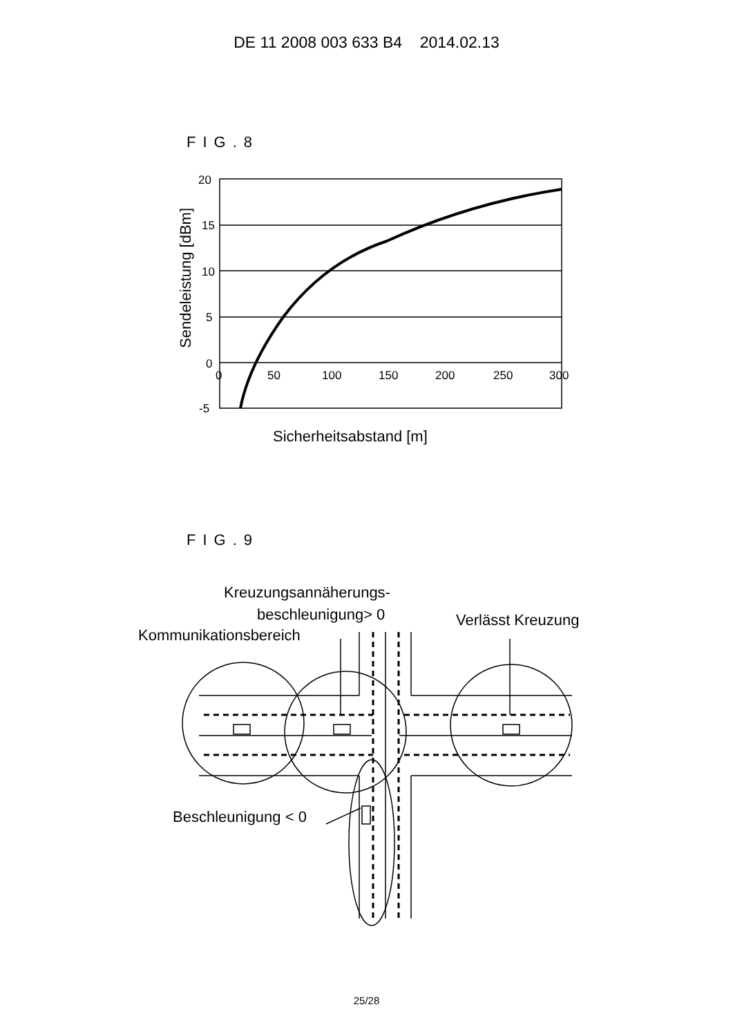DE 11 2008 003 633 B4 2014.02.13
FIG.8
20
15
10
5
0
-5
0
50
100
150
200
250
300
Sicherheitsabstand [m]
Sendeleistung [dBm]
FIG.9
Kreuzungsannäherungs-
beschleunigung> 0
Kommunikationsbereich
Verlässt Kreuzung
Beschleunigung < 0
25/28